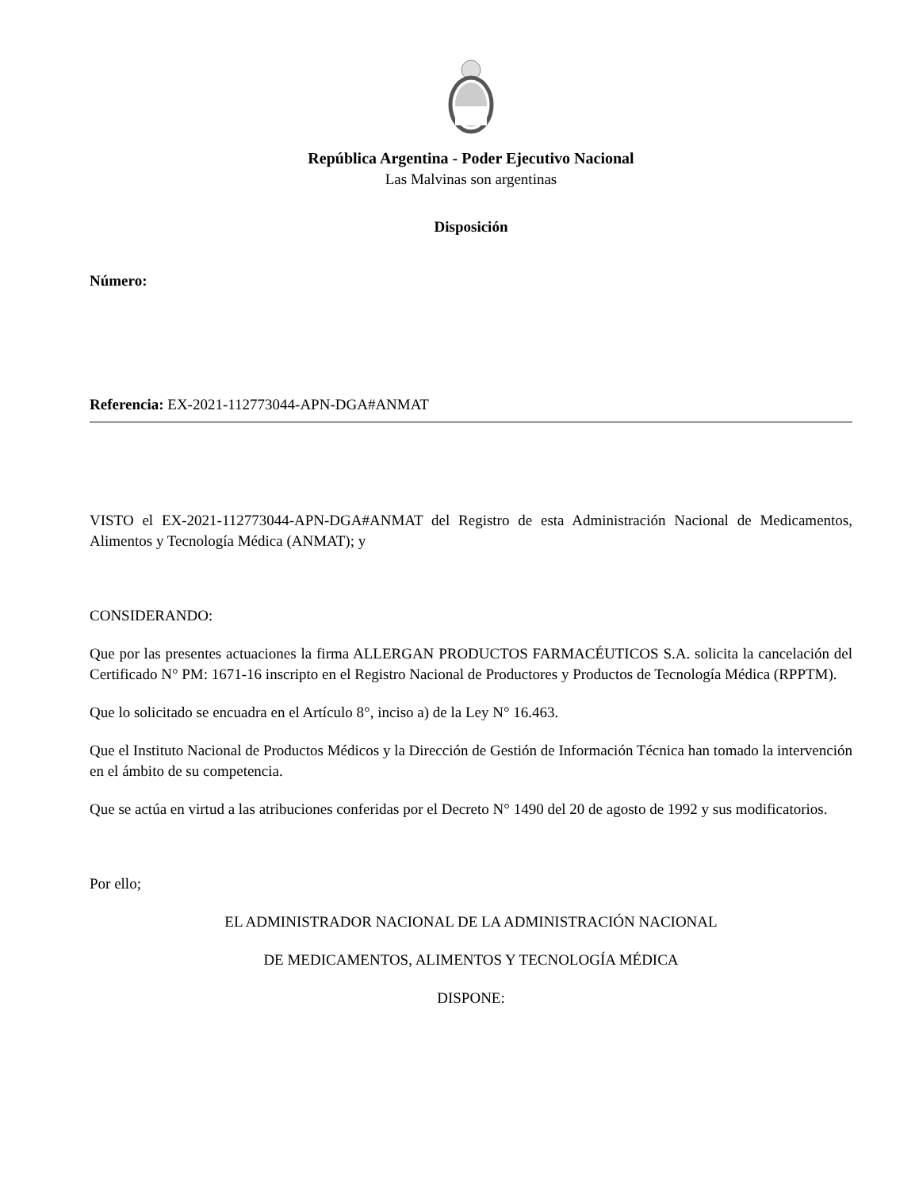República Argentina - Poder Ejecutivo Nacional
Las Malvinas son argentinas
Disposición
Número:
Referencia: EX-2021-112773044-APN-DGA#ANMAT
VISTO el EX-2021-112773044-APN-DGA#ANMAT del Registro de esta Administración Nacional de Medicamentos, Alimentos y Tecnología Médica (ANMAT); y
CONSIDERANDO:
Que por las presentes actuaciones la firma ALLERGAN PRODUCTOS FARMACÉUTICOS S.A. solicita la cancelación del Certificado N° PM: 1671-16 inscripto en el Registro Nacional de Productores y Productos de Tecnología Médica (RPPTM).
Que lo solicitado se encuadra en el Artículo 8°, inciso a) de la Ley N° 16.463.
Que el Instituto Nacional de Productos Médicos y la Dirección de Gestión de Información Técnica han tomado la intervención en el ámbito de su competencia.
Que se actúa en virtud a las atribuciones conferidas por el Decreto N° 1490 del 20 de agosto de 1992 y sus modificatorios.
Por ello;
EL ADMINISTRADOR NACIONAL DE LA ADMINISTRACIÓN NACIONAL
DE MEDICAMENTOS, ALIMENTOS Y TECNOLOGÍA MÉDICA
DISPONE: